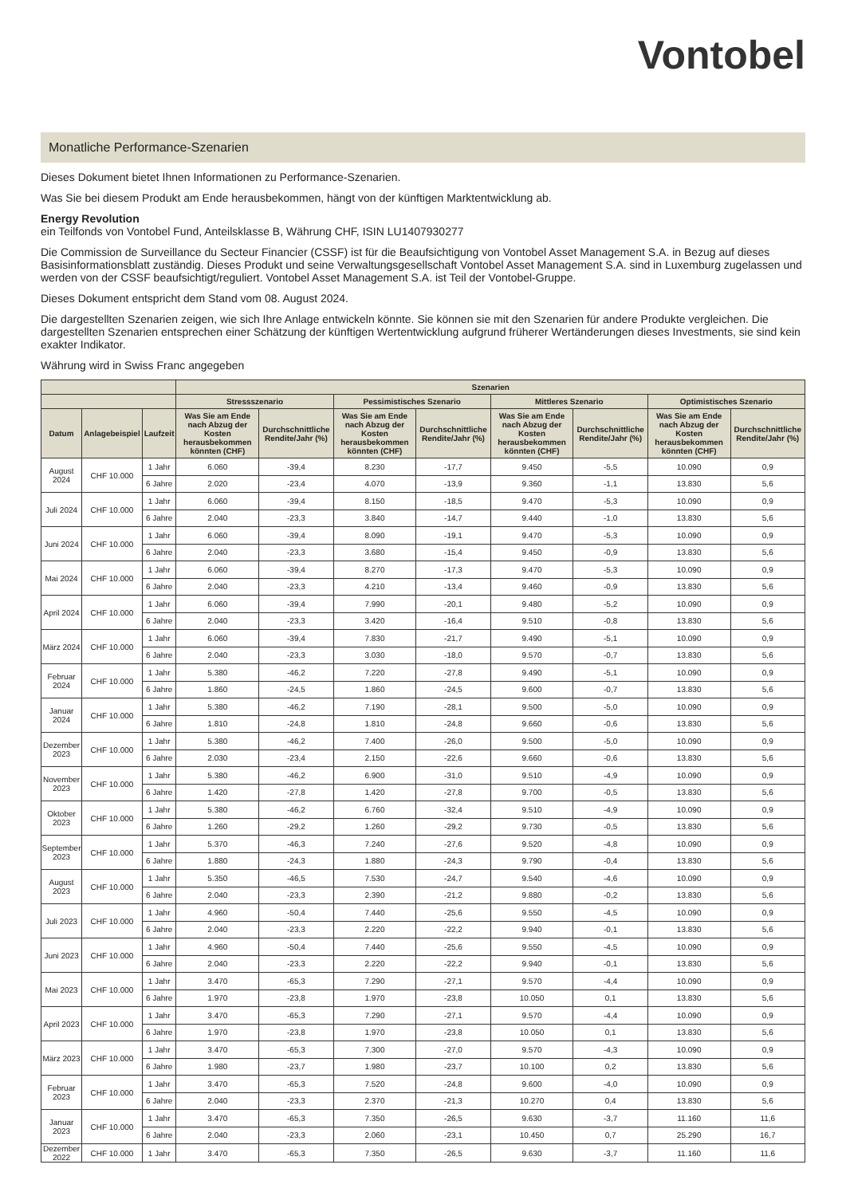Vontobel
Monatliche Performance-Szenarien
Dieses Dokument bietet Ihnen Informationen zu Performance-Szenarien.
Was Sie bei diesem Produkt am Ende herausbekommen, hängt von der künftigen Marktentwicklung ab.
Energy Revolution
ein Teilfonds von Vontobel Fund, Anteilsklasse B, Währung CHF, ISIN LU1407930277
Die Commission de Surveillance du Secteur Financier (CSSF) ist für die Beaufsichtigung von Vontobel Asset Management S.A. in Bezug auf dieses Basisinformationsblatt zuständig. Dieses Produkt und seine Verwaltungsgesellschaft Vontobel Asset Management S.A. sind in Luxemburg zugelassen und werden von der CSSF beaufsichtigt/reguliert. Vontobel Asset Management S.A. ist Teil der Vontobel-Gruppe.
Dieses Dokument entspricht dem Stand vom 08. August 2024.
Die dargestellten Szenarien zeigen, wie sich Ihre Anlage entwickeln könnte. Sie können sie mit den Szenarien für andere Produkte vergleichen. Die dargestellten Szenarien entsprechen einer Schätzung der künftigen Wertentwicklung aufgrund früherer Wertänderungen dieses Investments, sie sind kein exakter Indikator.
Währung wird in Swiss Franc angegeben
| | | | Szenarien | | | | | | | |
| --- | --- | --- | --- | --- | --- | --- | --- | --- | --- | --- |
| | | | Stressszenario | | Pessimistisches Szenario | | Mittleres Szenario | | Optimistisches Szenario | |
| Datum | Anlagebeispiel | Laufzeit | Was Sie am Ende nach Abzug der Kosten herausbekommen könnten (CHF) | Durchschnittliche Rendite/Jahr (%) | Was Sie am Ende nach Abzug der Kosten herausbekommen könnten (CHF) | Durchschnittliche Rendite/Jahr (%) | Was Sie am Ende nach Abzug der Kosten herausbekommen könnten (CHF) | Durchschnittliche Rendite/Jahr (%) | Was Sie am Ende nach Abzug der Kosten herausbekommen könnten (CHF) | Durchschnittliche Rendite/Jahr (%) |
| August 2024 | CHF 10.000 | 1 Jahr | 6.060 | -39,4 | 8.230 | -17,7 | 9.450 | -5,5 | 10.090 | 0,9 |
| | | 6 Jahre | 2.020 | -23,4 | 4.070 | -13,9 | 9.360 | -1,1 | 13.830 | 5,6 |
| Juli 2024 | CHF 10.000 | 1 Jahr | 6.060 | -39,4 | 8.150 | -18,5 | 9.470 | -5,3 | 10.090 | 0,9 |
| | | 6 Jahre | 2.040 | -23,3 | 3.840 | -14,7 | 9.440 | -1,0 | 13.830 | 5,6 |
| Juni 2024 | CHF 10.000 | 1 Jahr | 6.060 | -39,4 | 8.090 | -19,1 | 9.470 | -5,3 | 10.090 | 0,9 |
| | | 6 Jahre | 2.040 | -23,3 | 3.680 | -15,4 | 9.450 | -0,9 | 13.830 | 5,6 |
| Mai 2024 | CHF 10.000 | 1 Jahr | 6.060 | -39,4 | 8.270 | -17,3 | 9.470 | -5,3 | 10.090 | 0,9 |
| | | 6 Jahre | 2.040 | -23,3 | 4.210 | -13,4 | 9.460 | -0,9 | 13.830 | 5,6 |
| April 2024 | CHF 10.000 | 1 Jahr | 6.060 | -39,4 | 7.990 | -20,1 | 9.480 | -5,2 | 10.090 | 0,9 |
| | | 6 Jahre | 2.040 | -23,3 | 3.420 | -16,4 | 9.510 | -0,8 | 13.830 | 5,6 |
| März 2024 | CHF 10.000 | 1 Jahr | 6.060 | -39,4 | 7.830 | -21,7 | 9.490 | -5,1 | 10.090 | 0,9 |
| | | 6 Jahre | 2.040 | -23,3 | 3.030 | -18,0 | 9.570 | -0,7 | 13.830 | 5,6 |
| Februar 2024 | CHF 10.000 | 1 Jahr | 5.380 | -46,2 | 7.220 | -27,8 | 9.490 | -5,1 | 10.090 | 0,9 |
| | | 6 Jahre | 1.860 | -24,5 | 1.860 | -24,5 | 9.600 | -0,7 | 13.830 | 5,6 |
| Januar 2024 | CHF 10.000 | 1 Jahr | 5.380 | -46,2 | 7.190 | -28,1 | 9.500 | -5,0 | 10.090 | 0,9 |
| | | 6 Jahre | 1.810 | -24,8 | 1.810 | -24,8 | 9.660 | -0,6 | 13.830 | 5,6 |
| Dezember 2023 | CHF 10.000 | 1 Jahr | 5.380 | -46,2 | 7.400 | -26,0 | 9.500 | -5,0 | 10.090 | 0,9 |
| | | 6 Jahre | 2.030 | -23,4 | 2.150 | -22,6 | 9.660 | -0,6 | 13.830 | 5,6 |
| November 2023 | CHF 10.000 | 1 Jahr | 5.380 | -46,2 | 6.900 | -31,0 | 9.510 | -4,9 | 10.090 | 0,9 |
| | | 6 Jahre | 1.420 | -27,8 | 1.420 | -27,8 | 9.700 | -0,5 | 13.830 | 5,6 |
| Oktober 2023 | CHF 10.000 | 1 Jahr | 5.380 | -46,2 | 6.760 | -32,4 | 9.510 | -4,9 | 10.090 | 0,9 |
| | | 6 Jahre | 1.260 | -29,2 | 1.260 | -29,2 | 9.730 | -0,5 | 13.830 | 5,6 |
| September 2023 | CHF 10.000 | 1 Jahr | 5.370 | -46,3 | 7.240 | -27,6 | 9.520 | -4,8 | 10.090 | 0,9 |
| | | 6 Jahre | 1.880 | -24,3 | 1.880 | -24,3 | 9.790 | -0,4 | 13.830 | 5,6 |
| August 2023 | CHF 10.000 | 1 Jahr | 5.350 | -46,5 | 7.530 | -24,7 | 9.540 | -4,6 | 10.090 | 0,9 |
| | | 6 Jahre | 2.040 | -23,3 | 2.390 | -21,2 | 9.880 | -0,2 | 13.830 | 5,6 |
| Juli 2023 | CHF 10.000 | 1 Jahr | 4.960 | -50,4 | 7.440 | -25,6 | 9.550 | -4,5 | 10.090 | 0,9 |
| | | 6 Jahre | 2.040 | -23,3 | 2.220 | -22,2 | 9.940 | -0,1 | 13.830 | 5,6 |
| Juni 2023 | CHF 10.000 | 1 Jahr | 4.960 | -50,4 | 7.440 | -25,6 | 9.550 | -4,5 | 10.090 | 0,9 |
| | | 6 Jahre | 2.040 | -23,3 | 2.220 | -22,2 | 9.940 | -0,1 | 13.830 | 5,6 |
| Mai 2023 | CHF 10.000 | 1 Jahr | 3.470 | -65,3 | 7.290 | -27,1 | 9.570 | -4,4 | 10.090 | 0,9 |
| | | 6 Jahre | 1.970 | -23,8 | 1.970 | -23,8 | 10.050 | 0,1 | 13.830 | 5,6 |
| April 2023 | CHF 10.000 | 1 Jahr | 3.470 | -65,3 | 7.290 | -27,1 | 9.570 | -4,4 | 10.090 | 0,9 |
| | | 6 Jahre | 1.970 | -23,8 | 1.970 | -23,8 | 10.050 | 0,1 | 13.830 | 5,6 |
| März 2023 | CHF 10.000 | 1 Jahr | 3.470 | -65,3 | 7.300 | -27,0 | 9.570 | -4,3 | 10.090 | 0,9 |
| | | 6 Jahre | 1.980 | -23,7 | 1.980 | -23,7 | 10.100 | 0,2 | 13.830 | 5,6 |
| Februar 2023 | CHF 10.000 | 1 Jahr | 3.470 | -65,3 | 7.520 | -24,8 | 9.600 | -4,0 | 10.090 | 0,9 |
| | | 6 Jahre | 2.040 | -23,3 | 2.370 | -21,3 | 10.270 | 0,4 | 13.830 | 5,6 |
| Januar 2023 | CHF 10.000 | 1 Jahr | 3.470 | -65,3 | 7.350 | -26,5 | 9.630 | -3,7 | 11.160 | 11,6 |
| | | 6 Jahre | 2.040 | -23,3 | 2.060 | -23,1 | 10.450 | 0,7 | 25.290 | 16,7 |
| Dezember 2022 | CHF 10.000 | 1 Jahr | 3.470 | -65,3 | 7.350 | -26,5 | 9.630 | -3,7 | 11.160 | 11,6 |